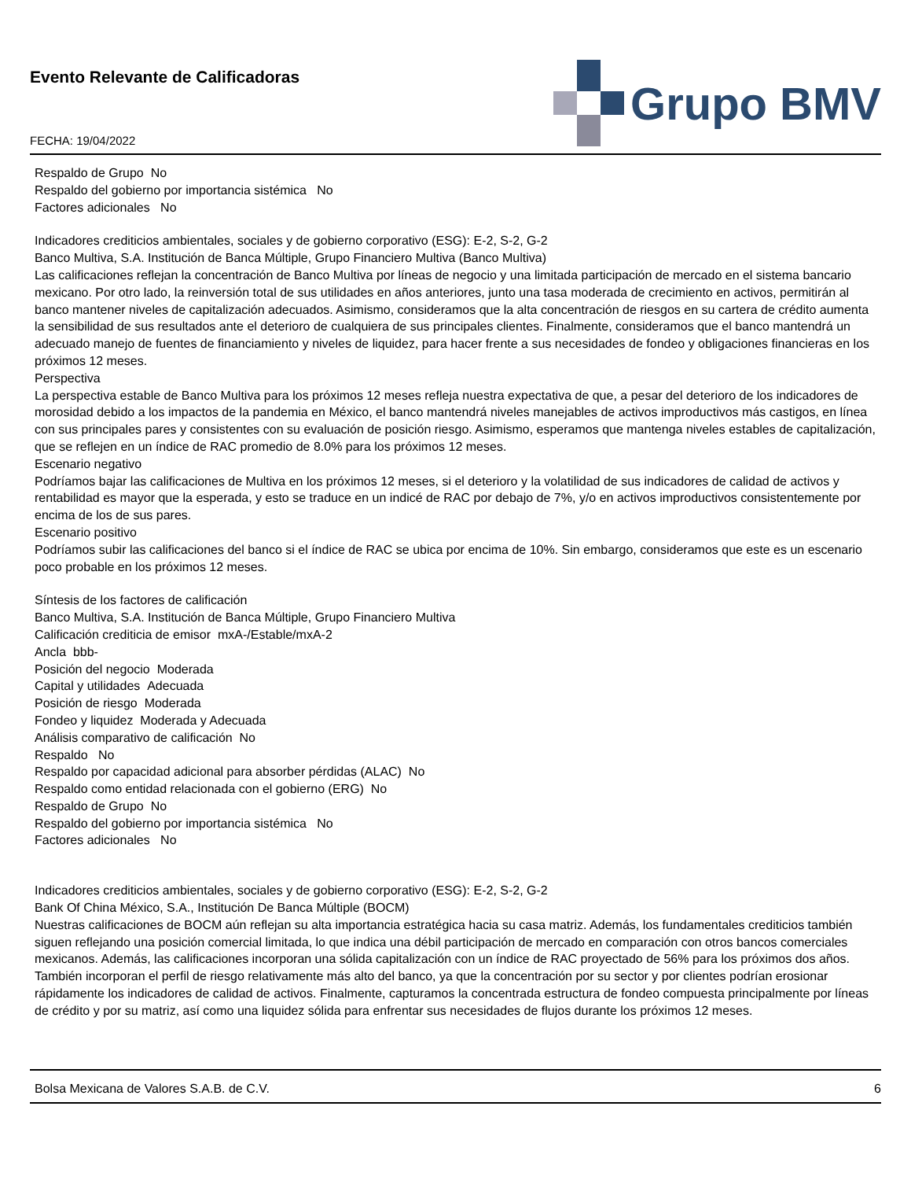Evento Relevante de Calificadoras
FECHA: 19/04/2022
Grupo BMV
Respaldo de Grupo No
Respaldo del gobierno por importancia sistémica No
Factores adicionales No
Indicadores crediticios ambientales, sociales y de gobierno corporativo (ESG): E-2, S-2, G-2
Banco Multiva, S.A. Institución de Banca Múltiple, Grupo Financiero Multiva (Banco Multiva)
Las calificaciones reflejan la concentración de Banco Multiva por líneas de negocio y una limitada participación de mercado en el sistema bancario mexicano. Por otro lado, la reinversión total de sus utilidades en años anteriores, junto una tasa moderada de crecimiento en activos, permitirán al banco mantener niveles de capitalización adecuados. Asimismo, consideramos que la alta concentración de riesgos en su cartera de crédito aumenta la sensibilidad de sus resultados ante el deterioro de cualquiera de sus principales clientes. Finalmente, consideramos que el banco mantendrá un adecuado manejo de fuentes de financiamiento y niveles de liquidez, para hacer frente a sus necesidades de fondeo y obligaciones financieras en los próximos 12 meses.
Perspectiva
La perspectiva estable de Banco Multiva para los próximos 12 meses refleja nuestra expectativa de que, a pesar del deterioro de los indicadores de morosidad debido a los impactos de la pandemia en México, el banco mantendrá niveles manejables de activos improductivos más castigos, en línea con sus principales pares y consistentes con su evaluación de posición riesgo. Asimismo, esperamos que mantenga niveles estables de capitalización, que se reflejen en un índice de RAC promedio de 8.0% para los próximos 12 meses.
Escenario negativo
Podríamos bajar las calificaciones de Multiva en los próximos 12 meses, si el deterioro y la volatilidad de sus indicadores de calidad de activos y rentabilidad es mayor que la esperada, y esto se traduce en un indicé de RAC por debajo de 7%, y/o en activos improductivos consistentemente por encima de los de sus pares.
Escenario positivo
Podríamos subir las calificaciones del banco si el índice de RAC se ubica por encima de 10%. Sin embargo, consideramos que este es un escenario poco probable en los próximos 12 meses.
Síntesis de los factores de calificación
Banco Multiva, S.A. Institución de Banca Múltiple, Grupo Financiero Multiva
Calificación crediticia de emisor mxA-/Estable/mxA-2
Ancla bbb-
Posición del negocio Moderada
Capital y utilidades Adecuada
Posición de riesgo Moderada
Fondeo y liquidez Moderada y Adecuada
Análisis comparativo de calificación No
Respaldo No
Respaldo por capacidad adicional para absorber pérdidas (ALAC) No
Respaldo como entidad relacionada con el gobierno (ERG) No
Respaldo de Grupo No
Respaldo del gobierno por importancia sistémica No
Factores adicionales No
Indicadores crediticios ambientales, sociales y de gobierno corporativo (ESG): E-2, S-2, G-2
Bank Of China México, S.A., Institución De Banca Múltiple (BOCM)
Nuestras calificaciones de BOCM aún reflejan su alta importancia estratégica hacia su casa matriz. Además, los fundamentales crediticios también siguen reflejando una posición comercial limitada, lo que indica una débil participación de mercado en comparación con otros bancos comerciales mexicanos. Además, las calificaciones incorporan una sólida capitalización con un índice de RAC proyectado de 56% para los próximos dos años. También incorporan el perfil de riesgo relativamente más alto del banco, ya que la concentración por su sector y por clientes podrían erosionar rápidamente los indicadores de calidad de activos. Finalmente, capturamos la concentrada estructura de fondeo compuesta principalmente por líneas de crédito y por su matriz, así como una liquidez sólida para enfrentar sus necesidades de flujos durante los próximos 12 meses.
Bolsa Mexicana de Valores S.A.B. de C.V. 6